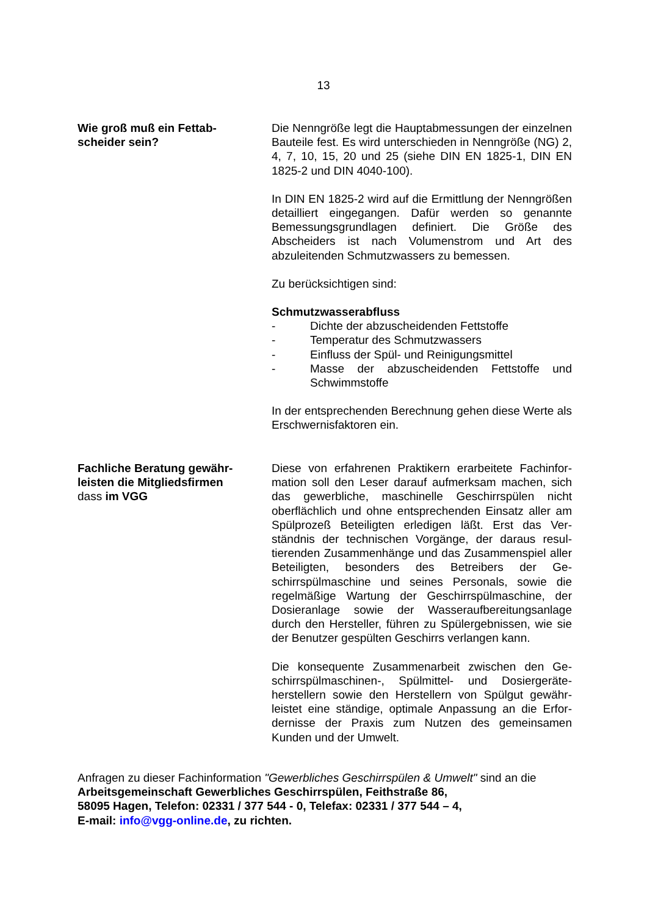13
Wie groß muß ein Fettab-
scheider sein?
Die Nenngröße legt die Hauptabmessungen der einzel­nen Bauteile fest. Es wird unterschieden in Nenngröße (NG) 2, 4, 7, 10, 15, 20 und 25 (siehe DIN EN 1825-1, DIN EN 1825-2 und DIN 4040-100).
In DIN EN 1825-2 wird auf die Ermittlung der Nenn­größen detailliert eingegangen. Dafür werden so ge­nannte Bemessungsgrundlagen definiert. Die Größe des Abscheiders ist nach Volumenstrom und Art des abzuleitenden Schmutzwassers zu bemessen.
Zu berücksichtigen sind:
Schmutzwasserabfluss
- Dichte der abzuscheidenden Fettstoffe
- Temperatur des Schmutzwassers
- Einfluss der Spül- und Reinigungsmittel
- Masse der abzuscheidenden Fettstoffe und Schwimmstoffe
In der entsprechenden Berechnung gehen diese Werte als Erschwernisfaktoren ein.
Fachliche Beratung gewähr-
leisten die Mitgliedsfirmen
dass im VGG
Diese von erfahrenen Praktikern erarbeitete Fachinfor­mation soll den Leser darauf aufmerksam machen, sich das gewerbliche, maschinelle Geschirrspülen nicht oberflächlich und ohne entsprechenden Einsatz aller am Spülprozeß Beteiligten erledigen läßt. Erst das Ver­ständnis der technischen Vorgänge, der daraus resul­tierenden Zusammenhänge und das Zusammenspiel aller Beteiligten, besonders des Betreibers der Ge­schirrspülmaschine und seines Personals, sowie die regelmäßige Wartung der Geschirrspülmaschine, der Dosieranlage sowie der Wasseraufbereitungsanlage durch den Hersteller, führen zu Spülergebnissen, wie sie der Benutzer gespülten Geschirrs verlangen kann.
Die konsequente Zusammenarbeit zwischen den Ge­schirrspülmaschinen-, Spülmittel- und Dosiergeräte­herstellern sowie den Herstellern von Spülgut gewähr­leistet eine ständige, optimale Anpassung an die Erfor­dernisse der Praxis zum Nutzen des gemeinsamen Kunden und der Umwelt.
Anfragen zu dieser Fachinformation "Gewerbliches Geschirrspülen & Umwelt" sind an die
Arbeitsgemeinschaft Gewerbliches Geschirrspülen, Feithstraße 86,
58095 Hagen, Telefon: 02331 / 377 544 - 0, Telefax: 02331 / 377 544 – 4,
E-mail: info@vgg-online.de, zu richten.